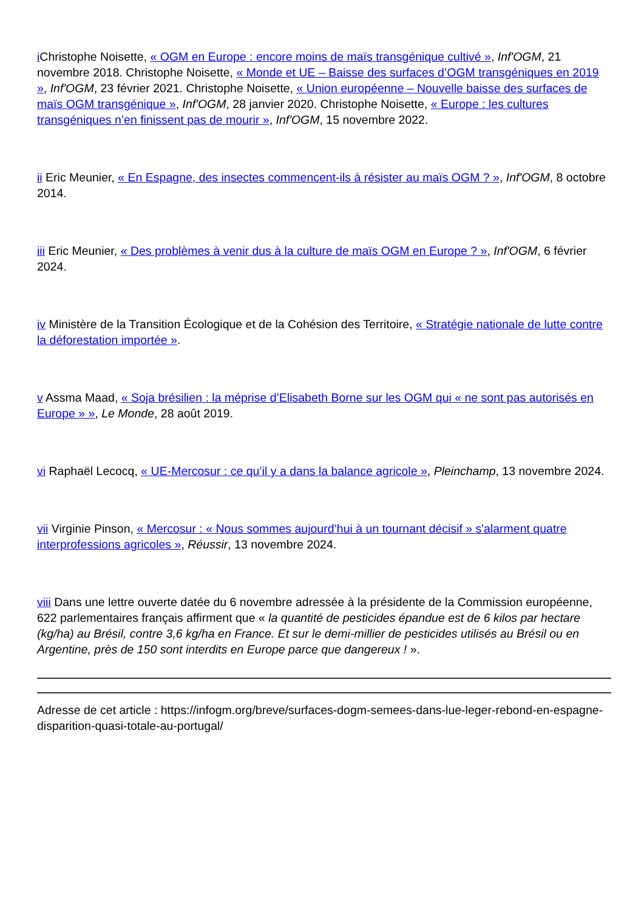i Christophe Noisette, « OGM en Europe : encore moins de maïs transgénique cultivé », Inf'OGM, 21 novembre 2018. Christophe Noisette, « Monde et UE – Baisse des surfaces d’OGM transgéniques en 2019 », Inf'OGM, 23 février 2021. Christophe Noisette, « Union européenne – Nouvelle baisse des surfaces de maïs OGM transgénique », Inf'OGM, 28 janvier 2020. Christophe Noisette, « Europe : les cultures transgéniques n’en finissent pas de mourir », Inf'OGM, 15 novembre 2022.
ii Eric Meunier, « En Espagne, des insectes commencent-ils à résister au maïs OGM ? », Inf'OGM, 8 octobre 2014.
iii Eric Meunier, « Des problèmes à venir dus à la culture de maïs OGM en Europe ? », Inf'OGM, 6 février 2024.
iv Ministère de la Transition Écologique et de la Cohésion des Territoire, « Stratégie nationale de lutte contre la déforestation importée ».
v Assma Maad, « Soja brésilien : la méprise d’Elisabeth Borne sur les OGM qui « ne sont pas autorisés en Europe » », Le Monde, 28 août 2019.
vi Raphaël Lecocq, « UE-Mercosur : ce qu’il y a dans la balance agricole », Pleinchamp, 13 novembre 2024.
vii Virginie Pinson, « Mercosur : « Nous sommes aujourd’hui à un tournant décisif » s'alarment quatre interprofessions agricoles », Réussir, 13 novembre 2024.
viii Dans une lettre ouverte datée du 6 novembre adressée à la présidente de la Commission européenne, 622 parlementaires français affirment que « la quantité de pesticides épandue est de 6 kilos par hectare (kg/ha) au Brésil, contre 3,6 kg/ha en France. Et sur le demi-millier de pesticides utilisés au Brésil ou en Argentine, près de 150 sont interdits en Europe parce que dangereux ! ».
Adresse de cet article : https://infogm.org/breve/surfaces-dogm-semees-dans-lue-leger-rebond-en-espagne-disparition-quasi-totale-au-portugal/